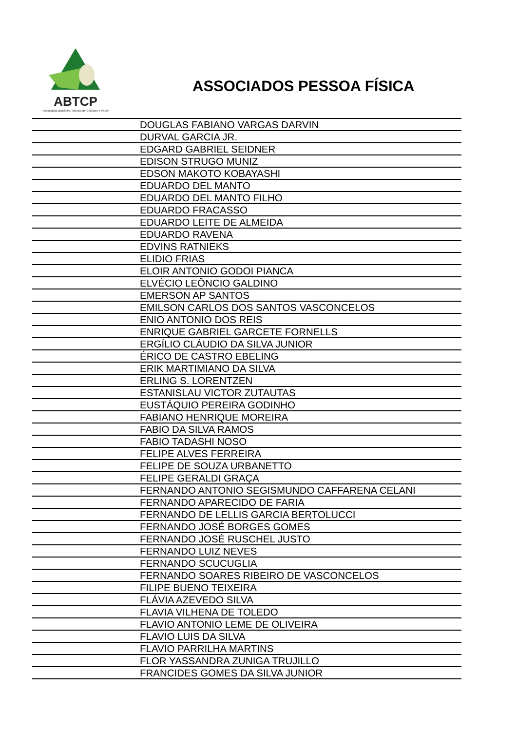ABTCP
Associação Brasileira Técnica de Celulose e Papel
ASSOCIADOS PESSOA FÍSICA
| | DOUGLAS FABIANO VARGAS DARVIN |
| | DURVAL GARCIA JR. |
| | EDGARD GABRIEL SEIDNER |
| | EDISON STRUGO MUNIZ |
| | EDSON MAKOTO KOBAYASHI |
| | EDUARDO DEL MANTO |
| | EDUARDO DEL MANTO FILHO |
| | EDUARDO FRACASSO |
| | EDUARDO LEITE DE ALMEIDA |
| | EDUARDO RAVENA |
| | EDVINS RATNIEKS |
| | ELIDIO FRIAS |
| | ELOIR ANTONIO GODOI PIANCA |
| | ELVÉCIO LEÔNCIO GALDINO |
| | EMERSON AP SANTOS |
| | EMILSON CARLOS DOS SANTOS VASCONCELOS |
| | ENIO ANTONIO DOS REIS |
| | ENRIQUE GABRIEL GARCETE FORNELLS |
| | ERGÍLIO CLÁUDIO DA SILVA JUNIOR |
| | ÉRICO DE CASTRO EBELING |
| | ERIK MARTIMIANO DA SILVA |
| | ERLING S. LORENTZEN |
| | ESTANISLAU VICTOR ZUTAUTAS |
| | EUSTÁQUIO PEREIRA GODINHO |
| | FABIANO HENRIQUE MOREIRA |
| | FABIO DA SILVA RAMOS |
| | FABIO TADASHI NOSO |
| | FELIPE ALVES FERREIRA |
| | FELIPE DE SOUZA URBANETTO |
| | FELIPE GERALDI GRAÇA |
| | FERNANDO ANTONIO SEGISMUNDO CAFFARENA CELANI |
| | FERNANDO APARECIDO DE FARIA |
| | FERNANDO DE LELLIS GARCIA BERTOLUCCI |
| | FERNANDO JOSÉ BORGES GOMES |
| | FERNANDO JOSÉ RUSCHEL JUSTO |
| | FERNANDO LUIZ NEVES |
| | FERNANDO SCUCUGLIA |
| | FERNANDO SOARES RIBEIRO DE VASCONCELOS |
| | FILIPE BUENO TEIXEIRA |
| | FLÁVIA AZEVEDO SILVA |
| | FLAVIA VILHENA DE TOLEDO |
| | FLAVIO ANTONIO LEME DE OLIVEIRA |
| | FLAVIO LUIS DA SILVA |
| | FLAVIO PARRILHA MARTINS |
| | FLOR YASSANDRA ZUNIGA TRUJILLO |
| | FRANCIDES GOMES DA SILVA JUNIOR |